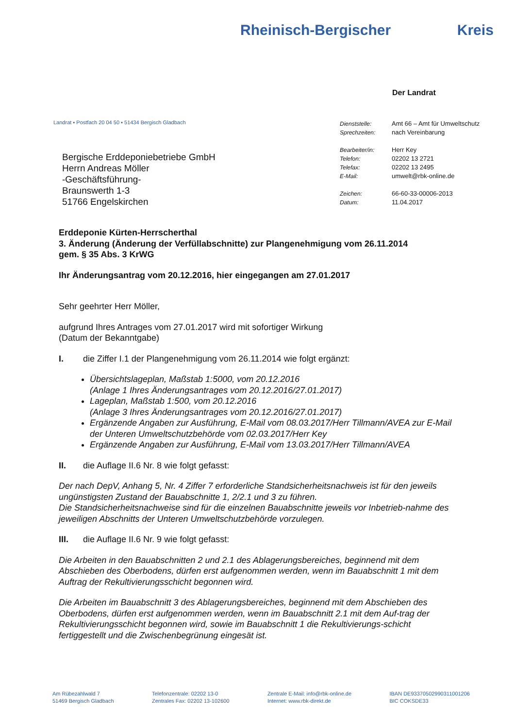Rheinisch-Bergischer Kreis
Der Landrat
Landrat ▪ Postfach 20 04 50 ▪ 51434 Bergisch Gladbach
Bergische Erddeponiebetriebe GmbH
Herrn Andreas Möller
-Geschäftsführung-
Braunswerth 1-3
51766 Engelskirchen
| Dienststelle: | Amt 66 – Amt für Umweltschutz |
| Sprechzeiten: | nach Vereinbarung |
| Bearbeiter/in: | Herr Key |
| Telefon: | 02202 13 2721 |
| Telefax: | 02202 13 2495 |
| E-Mail: | umwelt@rbk-online.de |
| Zeichen: | 66-60-33-00006-2013 |
| Datum: | 11.04.2017 |
Erddeponie Kürten-Herrscherthal
3. Änderung (Änderung der Verfüllabschnitte) zur Plangenehmigung vom 26.11.2014
gem. § 35 Abs. 3 KrWG
Ihr Änderungsantrag vom 20.12.2016, hier eingegangen am 27.01.2017
Sehr geehrter Herr Möller,
aufgrund Ihres Antrages vom 27.01.2017 wird mit sofortiger Wirkung
(Datum der Bekanntgabe)
I. die Ziffer I.1 der Plangenehmigung vom 26.11.2014 wie folgt ergänzt:
Übersichtslageplan, Maßstab 1:5000, vom 20.12.2016
(Anlage 1 Ihres Änderungsantrages vom 20.12.2016/27.01.2017)
Lageplan, Maßstab 1:500, vom 20.12.2016
(Anlage 3 Ihres Änderungsantrages vom 20.12.2016/27.01.2017)
Ergänzende Angaben zur Ausführung, E-Mail vom 08.03.2017/Herr Tillmann/AVEA zur E-Mail der Unteren Umweltschutzbehörde vom 02.03.2017/Herr Key
Ergänzende Angaben zur Ausführung, E-Mail vom 13.03.2017/Herr Tillmann/AVEA
II. die Auflage II.6 Nr. 8 wie folgt gefasst:
Der nach DepV, Anhang 5, Nr. 4 Ziffer 7 erforderliche Standsicherheitsnachweis ist für den jeweils ungünstigsten Zustand der Bauabschnitte 1, 2/2.1 und 3 zu führen.
Die Standsicherheitsnachweise sind für die einzelnen Bauabschnitte jeweils vor Inbetrieb-nahme des jeweiligen Abschnitts der Unteren Umweltschutzbehörde vorzulegen.
III. die Auflage II.6 Nr. 9 wie folgt gefasst:
Die Arbeiten in den Bauabschnitten 2 und 2.1 des Ablagerungsbereiches, beginnend mit dem Abschieben des Oberbodens, dürfen erst aufgenommen werden, wenn im Bauabschnitt 1 mit dem Auftrag der Rekultivierungsschicht begonnen wird.
Die Arbeiten im Bauabschnitt 3 des Ablagerungsbereiches, beginnend mit dem Abschieben des Oberbodens, dürfen erst aufgenommen werden, wenn im Bauabschnitt 2.1 mit dem Auf-trag der Rekultivierungsschicht begonnen wird, sowie im Bauabschnitt 1 die Rekultivierungs-schicht fertiggestellt und die Zwischenbegrünung eingesät ist.
Am Rübezahlwald 7
51469 Bergisch Gladbach
Telefonzentrale: 02202 13-0
Zentrales Fax: 02202 13-102600
Zentrale E-Mail: info@rbk-online.de
Internet: www.rbk-direkt.de
IBAN DE93370502990311001206
BIC COKSDE33